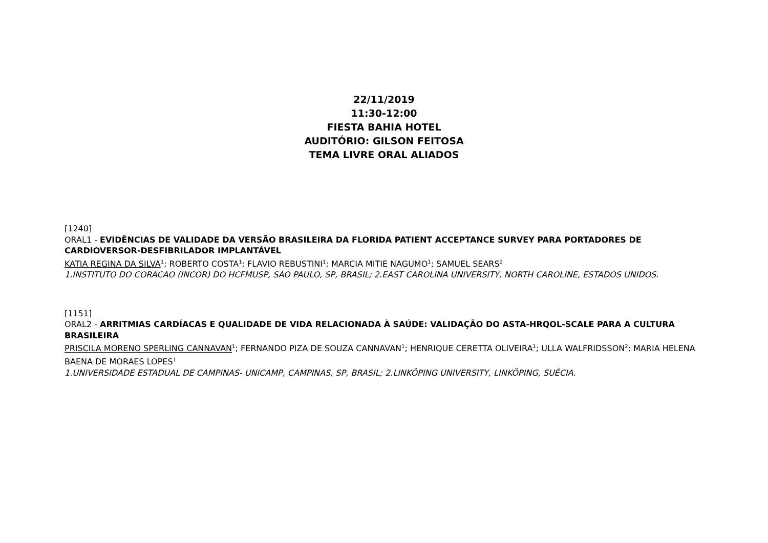22/11/2019
11:30-12:00
FIESTA BAHIA HOTEL
AUDITÓRIO: GILSON FEITOSA
TEMA LIVRE ORAL ALIADOS
[1240]
ORAL1 - EVIDÊNCIAS DE VALIDADE DA VERSÃO BRASILEIRA DA FLORIDA PATIENT ACCEPTANCE SURVEY PARA PORTADORES DE CARDIOVERSOR-DESFIBRILADOR IMPLANTÁVEL
KATIA REGINA DA SILVA<sup>1</sup>; ROBERTO COSTA<sup>1</sup>; FLAVIO REBUSTINI<sup>1</sup>; MARCIA MITIE NAGUMO<sup>1</sup>; SAMUEL SEARS<sup>2</sup>
1.INSTITUTO DO CORACAO (INCOR) DO HCFMUSP, SAO PAULO, SP, BRASIL; 2.EAST CAROLINA UNIVERSITY, NORTH CAROLINE, ESTADOS UNIDOS.
[1151]
ORAL2 - ARRITMIAS CARDÍACAS E QUALIDADE DE VIDA RELACIONADA À SAÚDE: VALIDAÇÃO DO ASTA-HRQOL-SCALE PARA A CULTURA BRASILEIRA
PRISCILA MORENO SPERLING CANNAVAN<sup>1</sup>; FERNANDO PIZA DE SOUZA CANNAVAN<sup>1</sup>; HENRIQUE CERETTA OLIVEIRA<sup>1</sup>; ULLA WALFRIDSSON<sup>2</sup>; MARIA HELENA BAENA DE MORAES LOPES<sup>1</sup>
1.UNIVERSIDADE ESTADUAL DE CAMPINAS- UNICAMP, CAMPINAS, SP, BRASIL; 2.LINKÖPING UNIVERSITY, LINKÖPING, SUÉCIA.